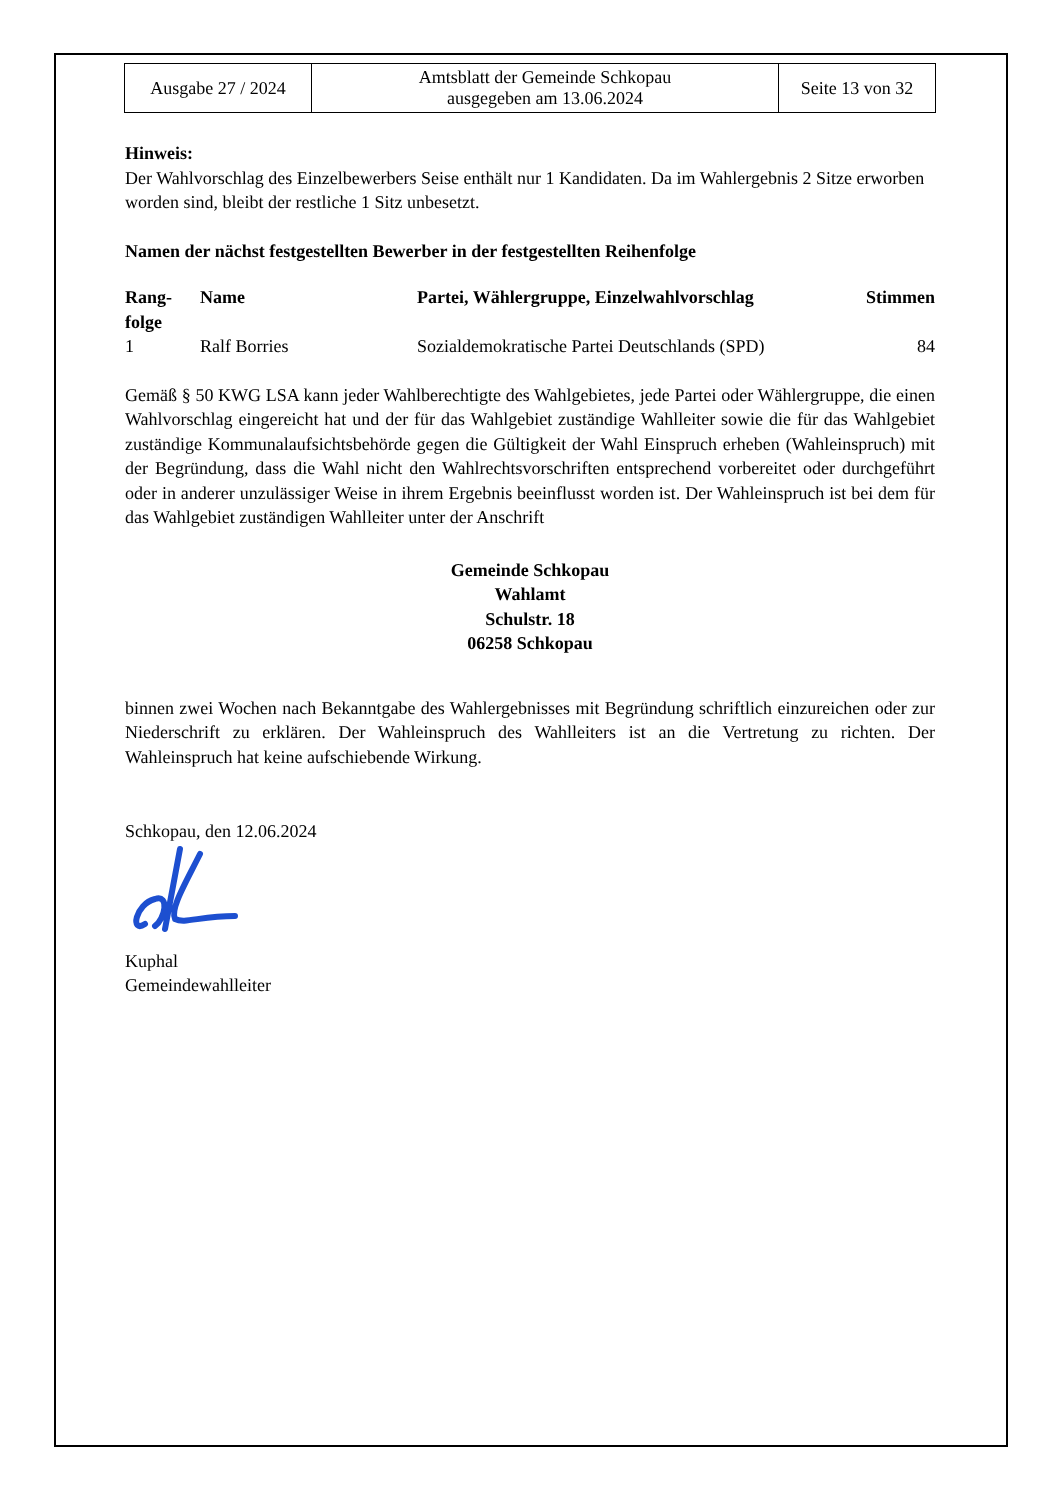| Ausgabe 27 / 2024 | Amtsblatt der Gemeinde Schkopau ausgegeben am 13.06.2024 | Seite 13 von 32 |
Hinweis:
Der Wahlvorschlag des Einzelbewerbers Seise enthält nur 1 Kandidaten. Da im Wahlergebnis 2 Sitze erworben worden sind, bleibt der restliche 1 Sitz unbesetzt.
Namen der nächst festgestellten Bewerber in der festgestellten Reihenfolge
| Rang- folge | Name | Partei, Wählergruppe, Einzelwahlvorschlag | Stimmen |
| --- | --- | --- | --- |
| 1 | Ralf Borries | Sozialdemokratische Partei Deutschlands (SPD) | 84 |
Gemäß § 50 KWG LSA kann jeder Wahlberechtigte des Wahlgebietes, jede Partei oder Wählergruppe, die einen Wahlvorschlag eingereicht hat und der für das Wahlgebiet zuständige Wahlleiter sowie die für das Wahlgebiet zuständige Kommunalaufsichtsbehörde gegen die Gültigkeit der Wahl Einspruch erheben (Wahleinspruch) mit der Begründung, dass die Wahl nicht den Wahlrechtsvorschriften entsprechend vorbereitet oder durchgeführt oder in anderer unzulässiger Weise in ihrem Ergebnis beeinflusst worden ist. Der Wahleinspruch ist bei dem für das Wahlgebiet zuständigen Wahlleiter unter der Anschrift
Gemeinde Schkopau
Wahlamt
Schulstr. 18
06258 Schkopau
binnen zwei Wochen nach Bekanntgabe des Wahlergebnisses mit Begründung schriftlich einzureichen oder zur Niederschrift zu erklären. Der Wahleinspruch des Wahlleiters ist an die Vertretung zu richten. Der Wahleinspruch hat keine aufschiebende Wirkung.
Schkopau, den 12.06.2024
Kuphal
Gemeindewahlleiter